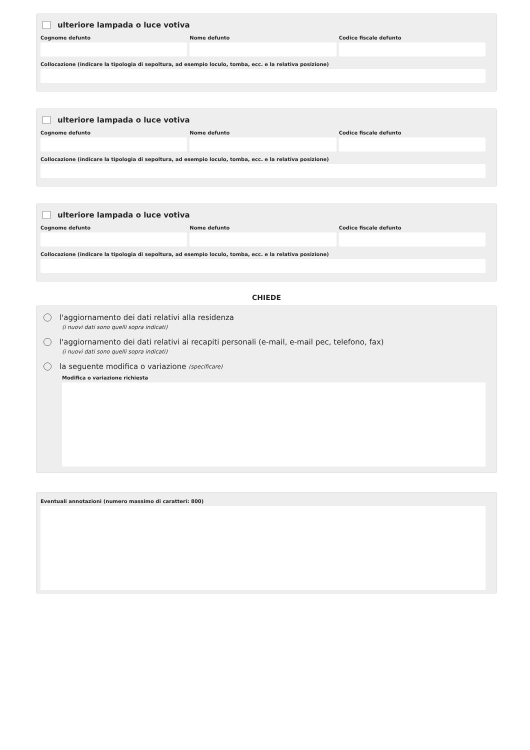ulteriore lampada o luce votiva
Cognome defunto Nome defunto Codice fiscale defunto
Collocazione (indicare la tipologia di sepoltura, ad esempio loculo, tomba, ecc. e la relativa posizione)
ulteriore lampada o luce votiva
Cognome defunto Nome defunto Codice fiscale defunto
Collocazione (indicare la tipologia di sepoltura, ad esempio loculo, tomba, ecc. e la relativa posizione)
ulteriore lampada o luce votiva
Cognome defunto Nome defunto Codice fiscale defunto
Collocazione (indicare la tipologia di sepoltura, ad esempio loculo, tomba, ecc. e la relativa posizione)
CHIEDE
l'aggiornamento dei dati relativi alla residenza
(i nuovi dati sono quelli sopra indicati)
l'aggiornamento dei dati relativi ai recapiti personali (e-mail, e-mail pec, telefono, fax)
(i nuovi dati sono quelli sopra indicati)
la seguente modifica o variazione (specificare)
Modifica o variazione richiesta
Eventuali annotazioni (numero massimo di caratteri: 800)